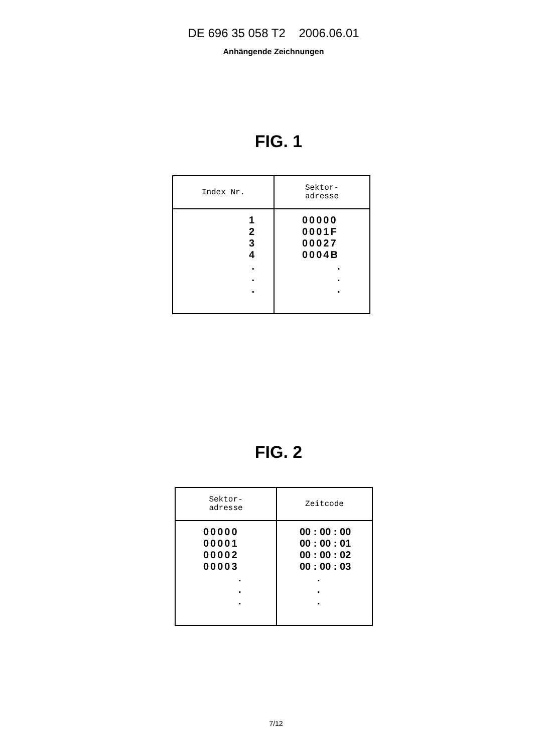DE 696 35 058 T2 2006.06.01
Anhängende Zeichnungen
FIG. 1
| Index Nr. | Sektor- adresse |
| --- | --- |
| 1 2 3 4 . . . | 00000 0001F 00027 0004B . . . |
FIG. 2
| Sektor- adresse | Zeitcode |
| --- | --- |
| 00000 00001 00002 00003 . . . | 00 : 00 : 00 00 : 00 : 01 00 : 00 : 02 00 : 00 : 03 . . . |
7/12